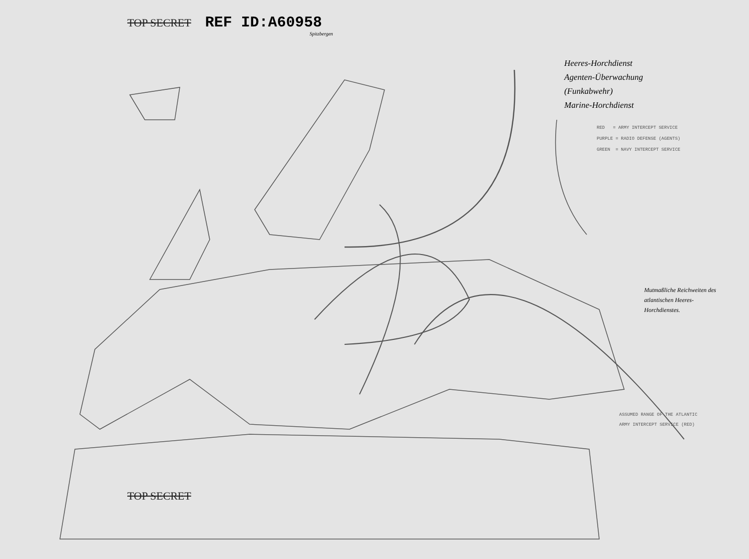TOP SECRET REF ID:A60958
Spitzbergen
Heeres-Horchdienst
Agenten-Überwachung
(Funkabwehr)
Marine-Horchdienst
RED = ARMY INTERCEPT SERVICE
PURPLE = RADIO DEFENSE (AGENTS)
GREEN = NAVY INTERCEPT SERVICE
Mutmaßliche Reichweiten des atlantischen Heeres-Horchdienstes.
ASSUMED RANGE OF THE ATLANTIC
ARMY INTERCEPT SERVICE (RED)
TOP SECRET